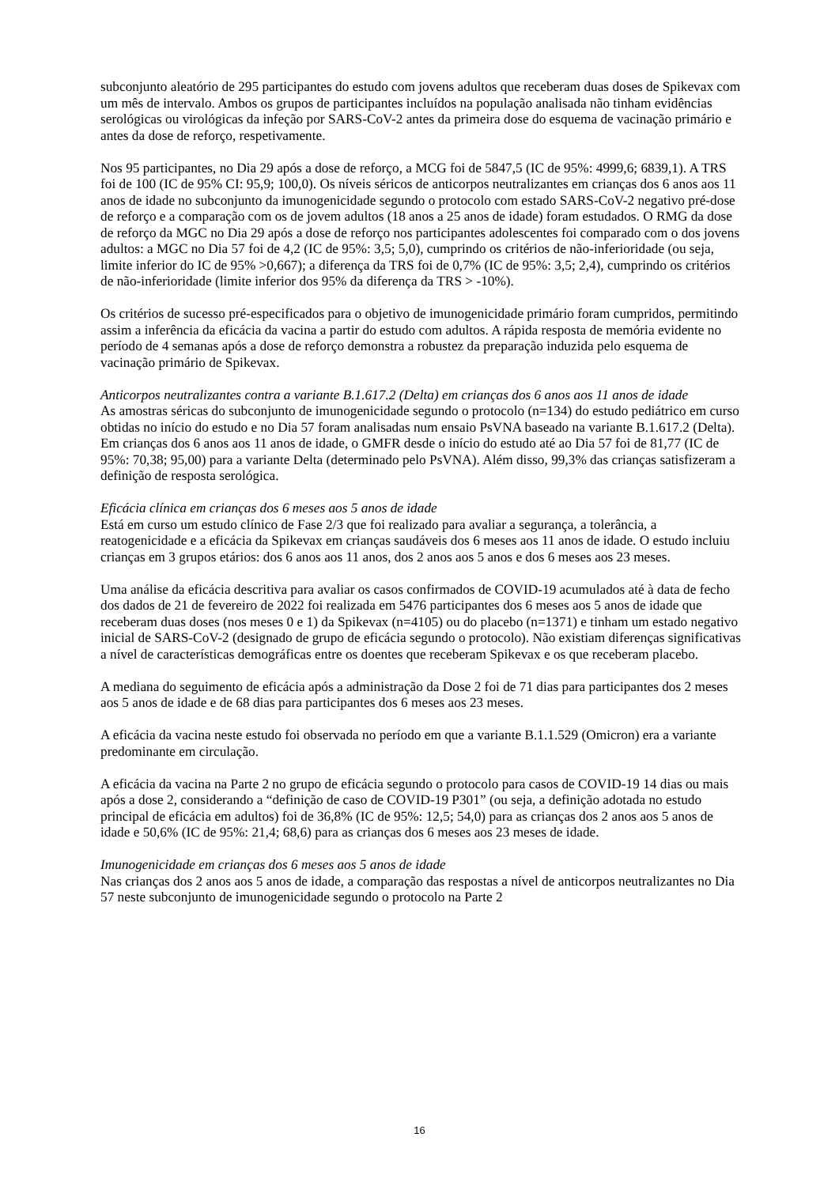subconjunto aleatório de 295 participantes do estudo com jovens adultos que receberam duas doses de Spikevax com um mês de intervalo. Ambos os grupos de participantes incluídos na população analisada não tinham evidências serológicas ou virológicas da infeção por SARS-CoV-2 antes da primeira dose do esquema de vacinação primário e antes da dose de reforço, respetivamente.
Nos 95 participantes, no Dia 29 após a dose de reforço, a MCG foi de 5847,5 (IC de 95%: 4999,6; 6839,1). A TRS foi de 100 (IC de 95% CI: 95,9; 100,0). Os níveis séricos de anticorpos neutralizantes em crianças dos 6 anos aos 11 anos de idade no subconjunto da imunogenicidade segundo o protocolo com estado SARS-CoV-2 negativo pré-dose de reforço e a comparação com os de jovem adultos (18 anos a 25 anos de idade) foram estudados. O RMG da dose de reforço da MGC no Dia 29 após a dose de reforço nos participantes adolescentes foi comparado com o dos jovens adultos: a MGC no Dia 57 foi de 4,2 (IC de 95%: 3,5; 5,0), cumprindo os critérios de não-inferioridade (ou seja, limite inferior do IC de 95% >0,667); a diferença da TRS foi de 0,7% (IC de 95%: 3,5; 2,4), cumprindo os critérios de não-inferioridade (limite inferior dos 95% da diferença da TRS > -10%).
Os critérios de sucesso pré-especificados para o objetivo de imunogenicidade primário foram cumpridos, permitindo assim a inferência da eficácia da vacina a partir do estudo com adultos. A rápida resposta de memória evidente no período de 4 semanas após a dose de reforço demonstra a robustez da preparação induzida pelo esquema de vacinação primário de Spikevax.
Anticorpos neutralizantes contra a variante B.1.617.2 (Delta) em crianças dos 6 anos aos 11 anos de idade
As amostras séricas do subconjunto de imunogenicidade segundo o protocolo (n=134) do estudo pediátrico em curso obtidas no início do estudo e no Dia 57 foram analisadas num ensaio PsVNA baseado na variante B.1.617.2 (Delta).
Em crianças dos 6 anos aos 11 anos de idade, o GMFR desde o início do estudo até ao Dia 57 foi de 81,77 (IC de 95%: 70,38; 95,00) para a variante Delta (determinado pelo PsVNA). Além disso, 99,3% das crianças satisfizeram a definição de resposta serológica.
Eficácia clínica em crianças dos 6 meses aos 5 anos de idade
Está em curso um estudo clínico de Fase 2/3 que foi realizado para avaliar a segurança, a tolerância, a reatogenicidade e a eficácia da Spikevax em crianças saudáveis dos 6 meses aos 11 anos de idade. O estudo incluiu crianças em 3 grupos etários: dos 6 anos aos 11 anos, dos 2 anos aos 5 anos e dos 6 meses aos 23 meses.
Uma análise da eficácia descritiva para avaliar os casos confirmados de COVID-19 acumulados até à data de fecho dos dados de 21 de fevereiro de 2022 foi realizada em 5476 participantes dos 6 meses aos 5 anos de idade que receberam duas doses (nos meses 0 e 1) da Spikevax (n=4105) ou do placebo (n=1371) e tinham um estado negativo inicial de SARS-CoV-2 (designado de grupo de eficácia segundo o protocolo). Não existiam diferenças significativas a nível de características demográficas entre os doentes que receberam Spikevax e os que receberam placebo.
A mediana do seguimento de eficácia após a administração da Dose 2 foi de 71 dias para participantes dos 2 meses aos 5 anos de idade e de 68 dias para participantes dos 6 meses aos 23 meses.
A eficácia da vacina neste estudo foi observada no período em que a variante B.1.1.529 (Omicron) era a variante predominante em circulação.
A eficácia da vacina na Parte 2 no grupo de eficácia segundo o protocolo para casos de COVID-19 14 dias ou mais após a dose 2, considerando a “definição de caso de COVID-19 P301” (ou seja, a definição adotada no estudo principal de eficácia em adultos) foi de 36,8% (IC de 95%: 12,5; 54,0) para as crianças dos 2 anos aos 5 anos de idade e 50,6% (IC de 95%: 21,4; 68,6) para as crianças dos 6 meses aos 23 meses de idade.
Imunogenicidade em crianças dos 6 meses aos 5 anos de idade
Nas crianças dos 2 anos aos 5 anos de idade, a comparação das respostas a nível de anticorpos neutralizantes no Dia 57 neste subconjunto de imunogenicidade segundo o protocolo na Parte 2
16